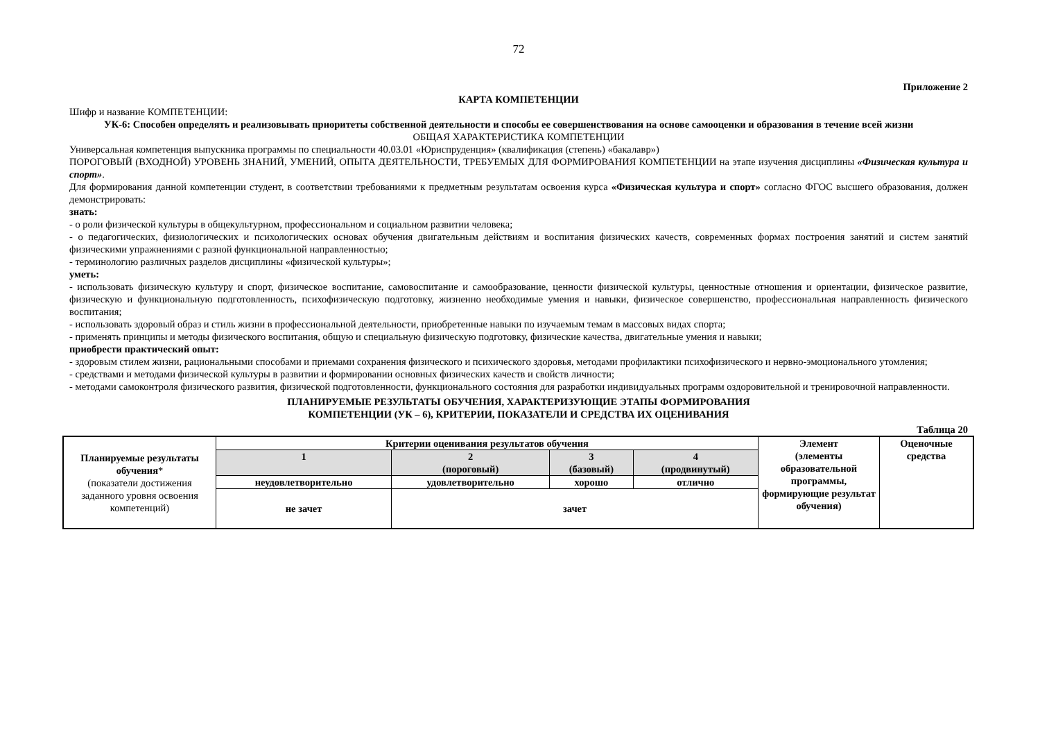72
Приложение 2
КАРТА КОМПЕТЕНЦИИ
Шифр и название КОМПЕТЕНЦИИ:
УК-6: Способен определять и реализовывать приоритеты собственной деятельности и способы ее совершенствования на основе самооценки и образования в течение всей жизни
ОБЩАЯ ХАРАКТЕРИСТИКА КОМПЕТЕНЦИИ
Универсальная компетенция выпускника программы по специальности 40.03.01 «Юриспруденция» (квалификация (степень) «бакалавр»)
ПОРОГОВЫЙ (ВХОДНОЙ) УРОВЕНЬ ЗНАНИЙ, УМЕНИЙ, ОПЫТА ДЕЯТЕЛЬНОСТИ, ТРЕБУЕМЫХ ДЛЯ ФОРМИРОВАНИЯ КОМПЕТЕНЦИИ на этапе изучения дисциплины «Физическая культура и спорт».
Для формирования данной компетенции студент, в соответствии требованиями к предметным результатам освоения курса «Физическая культура и спорт» согласно ФГОС высшего образования, должен демонстрировать:
знать:
- о роли физической культуры в общекультурном, профессиональном и социальном развитии человека;
- о педагогических, физиологических и психологических основах обучения двигательным действиям и воспитания физических качеств, современных формах построения занятий и систем занятий физическими упражнениями с разной функциональной направленностью;
- терминологию различных разделов дисциплины «физической культуры»;
уметь:
- использовать физическую культуру и спорт, физическое воспитание, самовоспитание и самообразование, ценности физической культуры, ценностные отношения и ориентации, физическое развитие, физическую и функциональную подготовленность, психофизическую подготовку, жизненно необходимые умения и навыки, физическое совершенство, профессиональная направленность физического воспитания;
- использовать здоровый образ и стиль жизни в профессиональной деятельности, приобретенные навыки по изучаемым темам в массовых видах спорта;
- применять принципы и методы физического воспитания, общую и специальную физическую подготовку, физические качества, двигательные умения и навыки;
приобрести практический опыт:
- здоровым стилем жизни, рациональными способами и приемами сохранения физического и психического здоровья, методами профилактики психофизического и нервно-эмоционального утомления;
- средствами и методами физической культуры в развитии и формировании основных физических качеств и свойств личности;
- методами самоконтроля физического развития, физической подготовленности, функционального состояния для разработки индивидуальных программ оздоровительной и тренировочной направленности.
ПЛАНИРУЕМЫЕ РЕЗУЛЬТАТЫ ОБУЧЕНИЯ, ХАРАКТЕРИЗУЮЩИЕ ЭТАПЫ ФОРМИРОВАНИЯ
КОМПЕТЕНЦИИ (УК – 6), КРИТЕРИИ, ПОКАЗАТЕЛИ И СРЕДСТВА ИХ ОЦЕНИВАНИЯ
Таблица 20
| Планируемые результаты обучения * (показатели достижения заданного уровня освоения компетенций) | Критерии оценивания результатов обучения | | | | Элемент (элементы образовательной программы, формирующие результат обучения) | Оценочные средства |
| | 1 | 2 (пороговый) | 3 (базовый) | 4 (продвинутый) | | |
| | неудовлетворительно | удовлетворительно | хорошо | отлично | | |
| | не зачет | зачет | | | | |